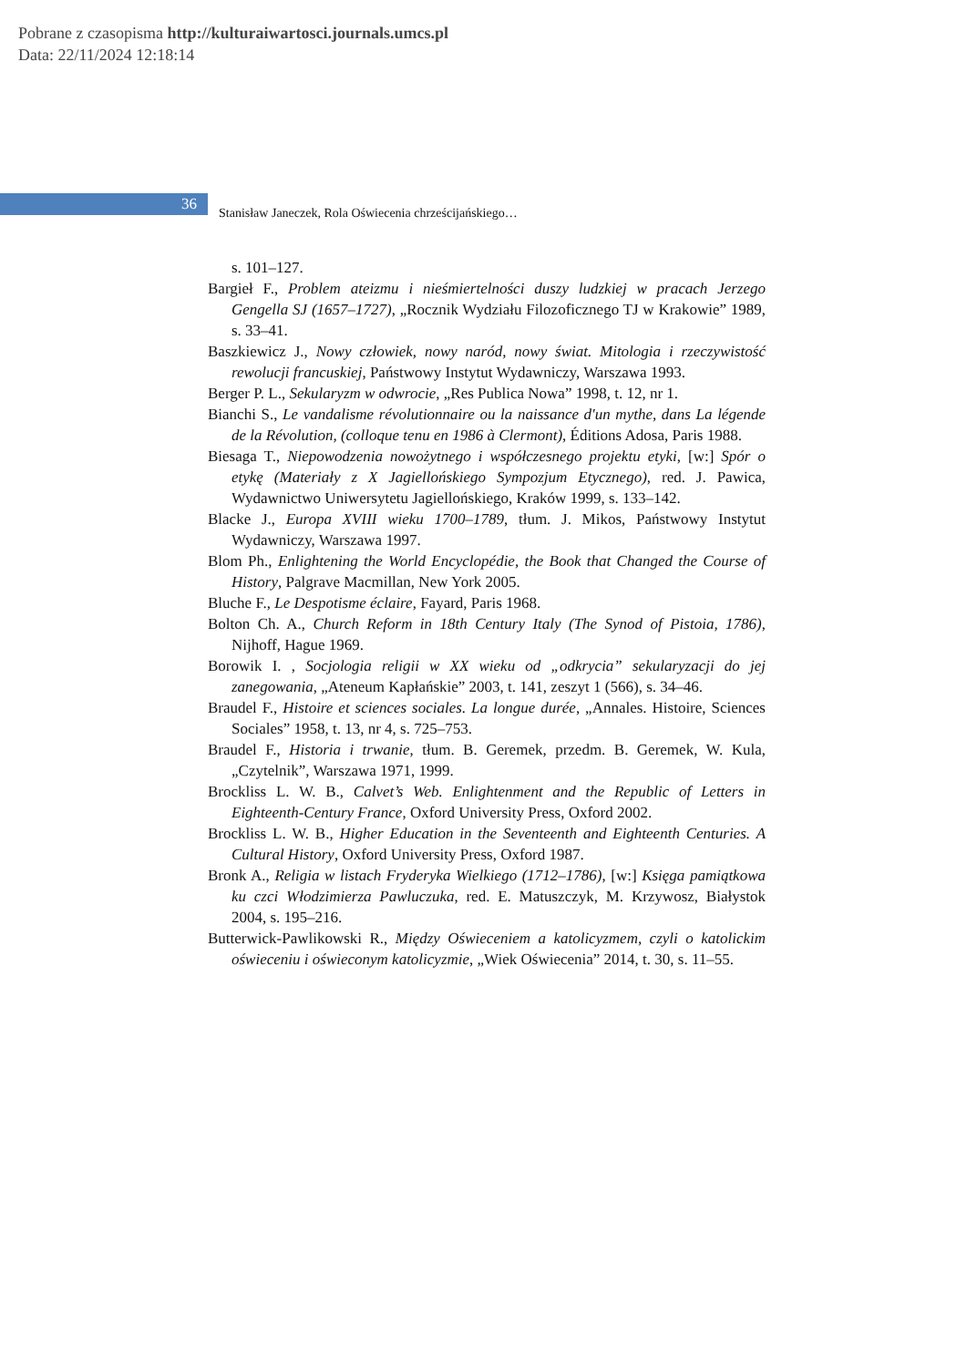Pobrane z czasopisma http://kulturaiwartosci.journals.umcs.pl
Data: 22/11/2024 12:18:14
36
Stanisław Janeczek, Rola Oświecenia chrześcijańskiego…
s. 101–127.
Bargieł F., Problem ateizmu i nieśmiertelności duszy ludzkiej w pracach Jerzego Gengella SJ (1657–1727), „Rocznik Wydziału Filozoficznego TJ w Krakowie” 1989, s. 33–41.
Baszkiewicz J., Nowy człowiek, nowy naród, nowy świat. Mitologia i rzeczywistość rewolucji francuskiej, Państwowy Instytut Wydawniczy, Warszawa 1993.
Berger P. L., Sekularyzm w odwrocie, „Res Publica Nowa” 1998, t. 12, nr 1.
Bianchi S., Le vandalisme révolutionnaire ou la naissance d'un mythe, dans La légende de la Révolution, (colloque tenu en 1986 à Clermont), Éditions Adosa, Paris 1988.
Biesaga T., Niepowodzenia nowożytnego i współczesnego projektu etyki, [w:] Spór o etykę (Materiały z X Jagiellońskiego Sympozjum Etycznego), red. J. Pawica, Wydawnictwo Uniwersytetu Jagiellońskiego, Kraków 1999, s. 133–142.
Blacke J., Europa XVIII wieku 1700–1789, tłum. J. Mikos, Państwowy Instytut Wydawniczy, Warszawa 1997.
Blom Ph., Enlightening the World Encyclopédie, the Book that Changed the Course of History, Palgrave Macmillan, New York 2005.
Bluche F., Le Despotisme éclaire, Fayard, Paris 1968.
Bolton Ch. A., Church Reform in 18th Century Italy (The Synod of Pistoia, 1786), Nijhoff, Hague 1969.
Borowik I. , Socjologia religii w XX wieku od „odkrycia” sekularyzacji do jej zanegowania, „Ateneum Kapłańskie” 2003, t. 141, zeszyt 1 (566), s. 34–46.
Braudel F., Histoire et sciences sociales. La longue durée, „Annales. Histoire, Sciences Sociales” 1958, t. 13, nr 4, s. 725–753.
Braudel F., Historia i trwanie, tłum. B. Geremek, przedm. B. Geremek, W. Kula, „Czytelnik”, Warszawa 1971, 1999.
Brockliss L. W. B., Calvet’s Web. Enlightenment and the Republic of Letters in Eighteenth-Century France, Oxford University Press, Oxford 2002.
Brockliss L. W. B., Higher Education in the Seventeenth and Eighteenth Centuries. A Cultural History, Oxford University Press, Oxford 1987.
Bronk A., Religia w listach Fryderyka Wielkiego (1712–1786), [w:] Księga pamiątkowa ku czci Włodzimierza Pawluczuka, red. E. Matuszczyk, M. Krzywosz, Białystok 2004, s. 195–216.
Butterwick-Pawlikowski R., Między Oświeceniem a katolicyzmem, czyli o katolickim oświeceniu i oświeconym katolicyzmie, „Wiek Oświecenia” 2014, t. 30, s. 11–55.